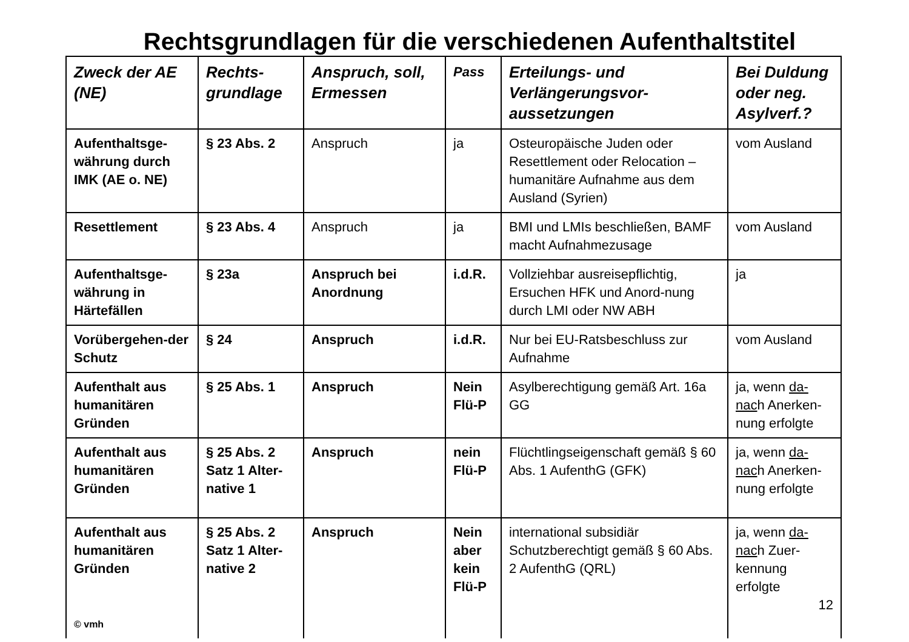Rechtsgrundlagen für die verschiedenen Aufenthaltstitel
| Zweck der AE (NE) | Rechts-grundlage | Anspruch, soll, Ermessen | Pass | Erteilungs- und Verlängerungsvor-aussetzungen | Bei Duldung oder neg. Asylverf.? |
| --- | --- | --- | --- | --- | --- |
| Aufenthaltsge-währung durch IMK (AE o. NE) | § 23 Abs. 2 | Anspruch | ja | Osteuropäische Juden oder Resettlement oder Relocation – humanitäre Aufnahme aus dem Ausland (Syrien) | vom Ausland |
| Resettlement | § 23 Abs. 4 | Anspruch | ja | BMI und LMIs beschließen, BAMF macht Aufnahmezusage | vom Ausland |
| Aufenthaltsge-währung in Härtefällen | § 23a | Anspruch bei Anordnung | i.d.R. | Vollziehbar ausreisepflichtig, Ersuchen HFK und Anord-nung durch LMI oder NW ABH | ja |
| Vorübergehen-der Schutz | § 24 | Anspruch | i.d.R. | Nur bei EU-Ratsbeschluss zur Aufnahme | vom Ausland |
| Aufenthalt aus humanitären Gründen | § 25 Abs. 1 | Anspruch | Nein Flü-P | Asylberechtigung gemäß Art. 16a GG | ja, wenn da-nac h Anerken-nung erfolgte |
| Aufenthalt aus humanitären Gründen | § 25 Abs. 2 Satz 1 Alter-native 1 | Anspruch | nein Flü-P | Flüchtlingseigenschaft gemäß § 60 Abs. 1 AufenthG (GFK) | ja, wenn da-nac h Anerken-nung erfolgte |
| Aufenthalt aus humanitären Gründen © vmh | § 25 Abs. 2 Satz 1 Alter-native 2 | Anspruch | Nein aber kein Flü-P | international subsidiär Schutzberechtigt gemäß § 60 Abs. 2 AufenthG (QRL) | ja, wenn da-nac h Zuer-kennung erfolgte 12 |